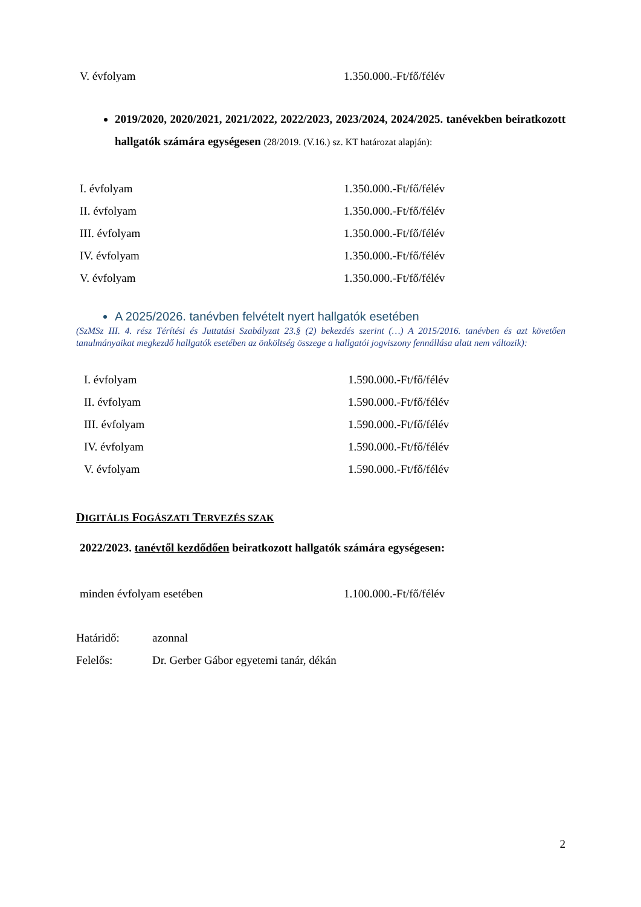| V. évfolyam | 1.350.000.-Ft/fő/félév |
2019/2020, 2020/2021, 2021/2022, 2022/2023, 2023/2024, 2024/2025. tanévekben beiratkozott hallgatók számára egységesen (28/2019. (V.16.) sz. KT határozat alapján):
| I. évfolyam | 1.350.000.-Ft/fő/félév |
| II. évfolyam | 1.350.000.-Ft/fő/félév |
| III. évfolyam | 1.350.000.-Ft/fő/félév |
| IV. évfolyam | 1.350.000.-Ft/fő/félév |
| V. évfolyam | 1.350.000.-Ft/fő/félév |
A 2025/2026. tanévben felvételt nyert hallgatók esetében
(SzMSz III. 4. rész Térítési és Juttatási Szabályzat 23.§ (2) bekezdés szerint (…) A 2015/2016. tanévben és azt követően tanulmányaikat megkezdő hallgatók esetében az önköltség összege a hallgatói jogviszony fennállása alatt nem változik):
| I. évfolyam | 1.590.000.-Ft/fő/félév |
| II. évfolyam | 1.590.000.-Ft/fő/félév |
| III. évfolyam | 1.590.000.-Ft/fő/félév |
| IV. évfolyam | 1.590.000.-Ft/fő/félév |
| V. évfolyam | 1.590.000.-Ft/fő/félév |
DIGITÁLIS FOGÁSZATI TERVEZÉS SZAK
2022/2023. tanévtől kezdődően beiratkozott hallgatók számára egységesen:
| minden évfolyam esetében | 1.100.000.-Ft/fő/félév |
| Határidő: | azonnal |
| Felelős: | Dr. Gerber Gábor egyetemi tanár, dékán |
2